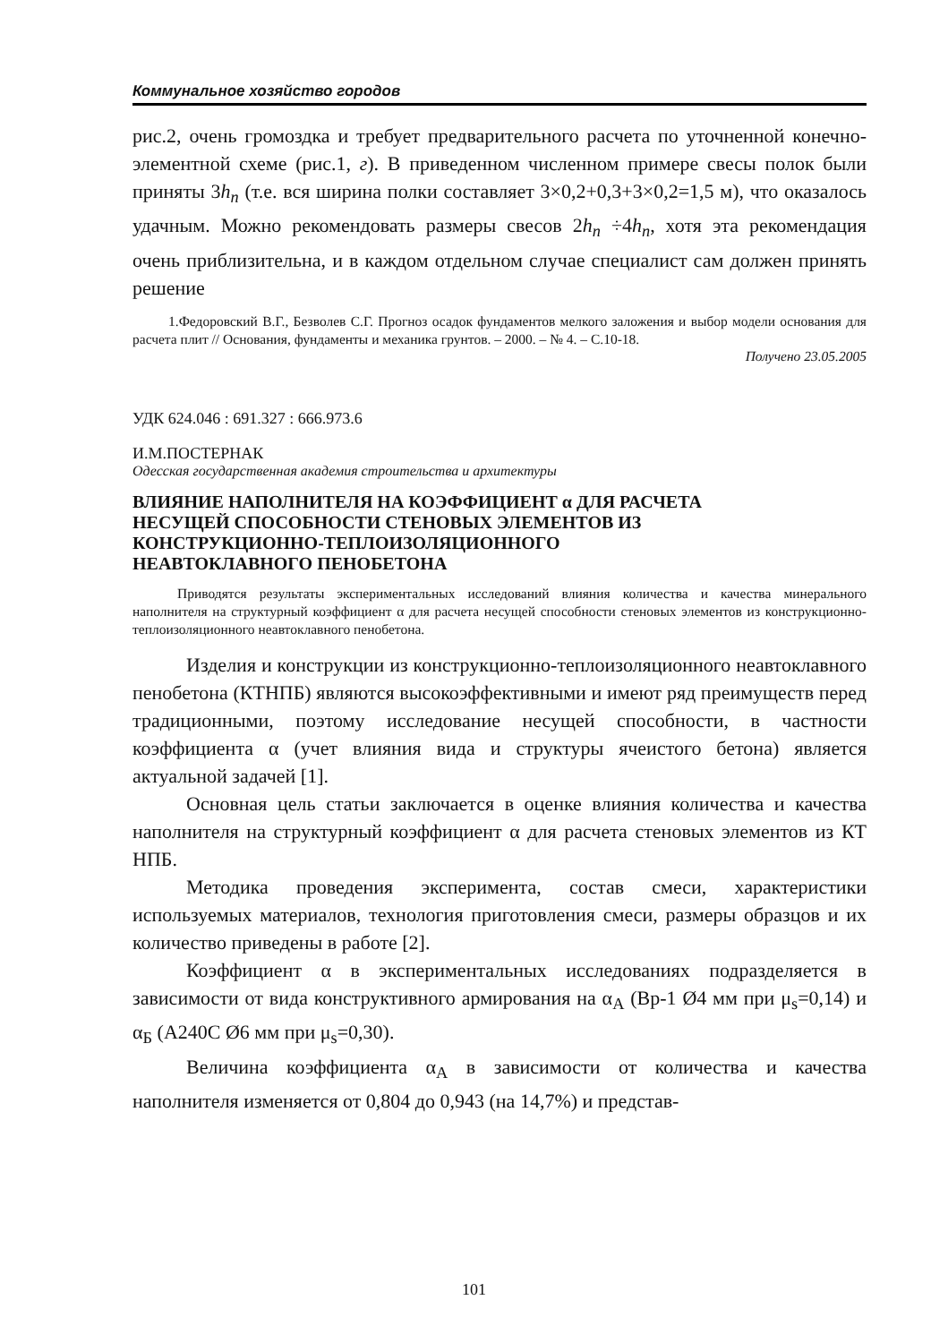Коммунальное хозяйство городов
рис.2, очень громоздка и требует предварительного расчета по уточненной конечно-элементной схеме (рис.1, г). В приведенном численном примере свесы полок были приняты 3h<sub>n</sub> (т.е. вся ширина полки составляет 3×0,2+0,3+3×0,2=1,5 м), что оказалось удачным. Можно рекомендовать размеры свесов 2h<sub>n</sub> ÷4h<sub>n</sub>, хотя эта рекомендация очень приблизительна, и в каждом отдельном случае специалист сам должен принять решение
1.Федоровский В.Г., Безволев С.Г. Прогноз осадок фундаментов мелкого заложения и выбор модели основания для расчета плит // Основания, фундаменты и механика грунтов. – 2000. – № 4. – С.10-18.
Получено 23.05.2005
УДК 624.046 : 691.327 : 666.973.6
И.М.ПОСТЕРНАК
Одесская государственная академия строительства и архитектуры
ВЛИЯНИЕ НАПОЛНИТЕЛЯ НА КОЭФФИЦИЕНТ α ДЛЯ РАСЧЕТА
НЕСУЩЕЙ СПОСОБНОСТИ СТЕНОВЫХ ЭЛЕМЕНТОВ ИЗ
КОНСТРУКЦИОННО-ТЕПЛОИЗОЛЯЦИОННОГО
НЕАВТОКЛАВНОГО ПЕНОБЕТОНА
Приводятся результаты экспериментальных исследований влияния количества и качества минерального наполнителя на структурный коэффициент α для расчета несущей способности стеновых элементов из конструкционно-теплоизоляционного неавтоклавного пенобетона.
Изделия и конструкции из конструкционно-теплоизоляционного неавтоклавного пенобетона (КТНПБ) являются высокоэффективными и имеют ряд преимуществ перед традиционными, поэтому исследование несущей способности, в частности коэффициента α (учет влияния вида и структуры ячеистого бетона) является актуальной задачей [1].
Основная цель статьи заключается в оценке влияния количества и качества наполнителя на структурный коэффициент α для расчета стеновых элементов из КТ НПБ.
Методика проведения эксперимента, состав смеси, характеристики используемых материалов, технология приготовления смеси, размеры образцов и их количество приведены в работе [2].
Коэффициент α в экспериментальных исследованиях подразделяется в зависимости от вида конструктивного армирования на α<sub>A</sub> (Вр-1 Ø4 мм при μ<sub>s</sub>=0,14) и α<sub>Б</sub> (А240С Ø6 мм при μ<sub>s</sub>=0,30).
Величина коэффициента α<sub>A</sub> в зависимости от количества и качества наполнителя изменяется от 0,804 до 0,943 (на 14,7%) и представ-
101